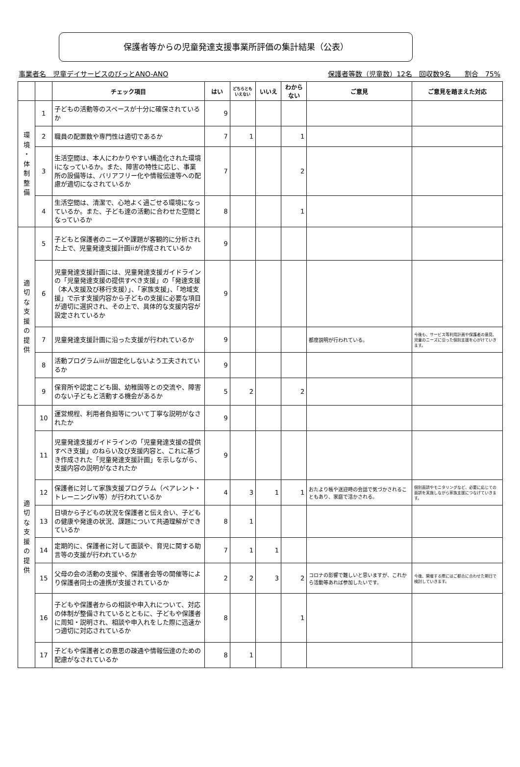保護者等からの児童発達支援事業所評価の集計結果（公表）
事業者名　児童デイサービスのびっとANO-ANO 保護者等数（児童数）12名　回収数9名　　割合　75%
| | | チェック項目 | はい | どちらとも いえない | いいえ | わから ない | ご意見 | ご意見を踏まえた対応 |
| --- | --- | --- | --- | --- | --- | --- | --- | --- |
| 環 境 ・ 体 制 整 備 | 1 | 子どもの活動等のスペースが十分に確保されているか | 9 | | | | | |
| | 2 | 職員の配置数や専門性は適切であるか | 7 | 1 | | 1 | | |
| | 3 | 生活空間は、本人にわかりやすい構造化された環境iになっているか。また、障害の特性に応じ、事業所の設備等は、バリアフリー化や情報伝達等への配慮が適切になされているか | 7 | | | 2 | | |
| | 4 | 生活空間は、清潔で、心地よく過ごせる環境になっているか。また、子ども達の活動に合わせた空間となっているか | 8 | | | 1 | | |
| 適 切 な 支 援 の 提 供 | 5 | 子どもと保護者のニーズや課題が客観的に分析された上で、児童発達支援計画iiが作成されているか | 9 | | | | | |
| | 6 | 児童発達支援計画には、児童発達支援ガイドラインの「児童発達支援の提供すべき支援」の「発達支援（本人支援及び移行支援）」、「家族支援」、「地域支援」で示す支援内容から子どもの支援に必要な項目が適切に選択され、その上で、具体的な支援内容が設定されているか | 9 | | | | | |
| | 7 | 児童発達支援計画に沿った支援が行われているか | 9 | | | | 都度説明が行われている。 | 今後も、サービス等利用計画や保護者の意見、児童のニーズに沿った個別支援を心がけていきます。 |
| | 8 | 活動プログラムiiiが固定化しないよう工夫されているか | 9 | | | | | |
| | 9 | 保育所や認定こども園、幼稚園等との交流や、障害のない子どもと活動する機会があるか | 5 | 2 | | 2 | | |
| 適 切 な 支 援 の 提 供 | 10 | 運営規程、利用者負担等について丁寧な説明がなされたか | 9 | | | | | |
| | 11 | 児童発達支援ガイドラインの「児童発達支援の提供すべき支援」のねらい及び支援内容と、これに基づき作成された「児童発達支援計画」を示しながら、支援内容の説明がなされたか | 9 | | | | | |
| | 12 | 保護者に対して家族支援プログラム（ペアレント・トレーニングiv等）が行われているか | 4 | 3 | 1 | 1 | おたより帳や送迎時の会話で気づかされることもあり、家庭で活かされる。 | 個別面談やモニタリングなど、必要に応じての面談を実施しながら家族支援につなげていきます。 |
| | 13 | 日頃から子どもの状況を保護者と伝え合い、子どもの健康や発達の状況、課題について共通理解ができているか | 8 | 1 | | | | |
| | 14 | 定期的に、保護者に対して面談や、育児に関する助言等の支援が行われているか | 7 | 1 | 1 | | | |
| | 15 | 父母の会の活動の支援や、保護者会等の開催等により保護者同士の連携が支援されているか | 2 | 2 | 3 | 2 | コロナの影響で難しいと思いますが、これから活動等あれば参加したいです。 | 今後、開催する際にはご都合に合わせた期日で検討していきます。 |
| | 16 | 子どもや保護者からの相談や申入れについて、対応の体制が整備されているとともに、子どもや保護者に周知・説明され、相談や申入れをした際に迅速かつ適切に対応されているか | 8 | | | 1 | | |
| | 17 | 子どもや保護者との意思の疎通や情報伝達のための配慮がなされているか | 8 | 1 | | | | |